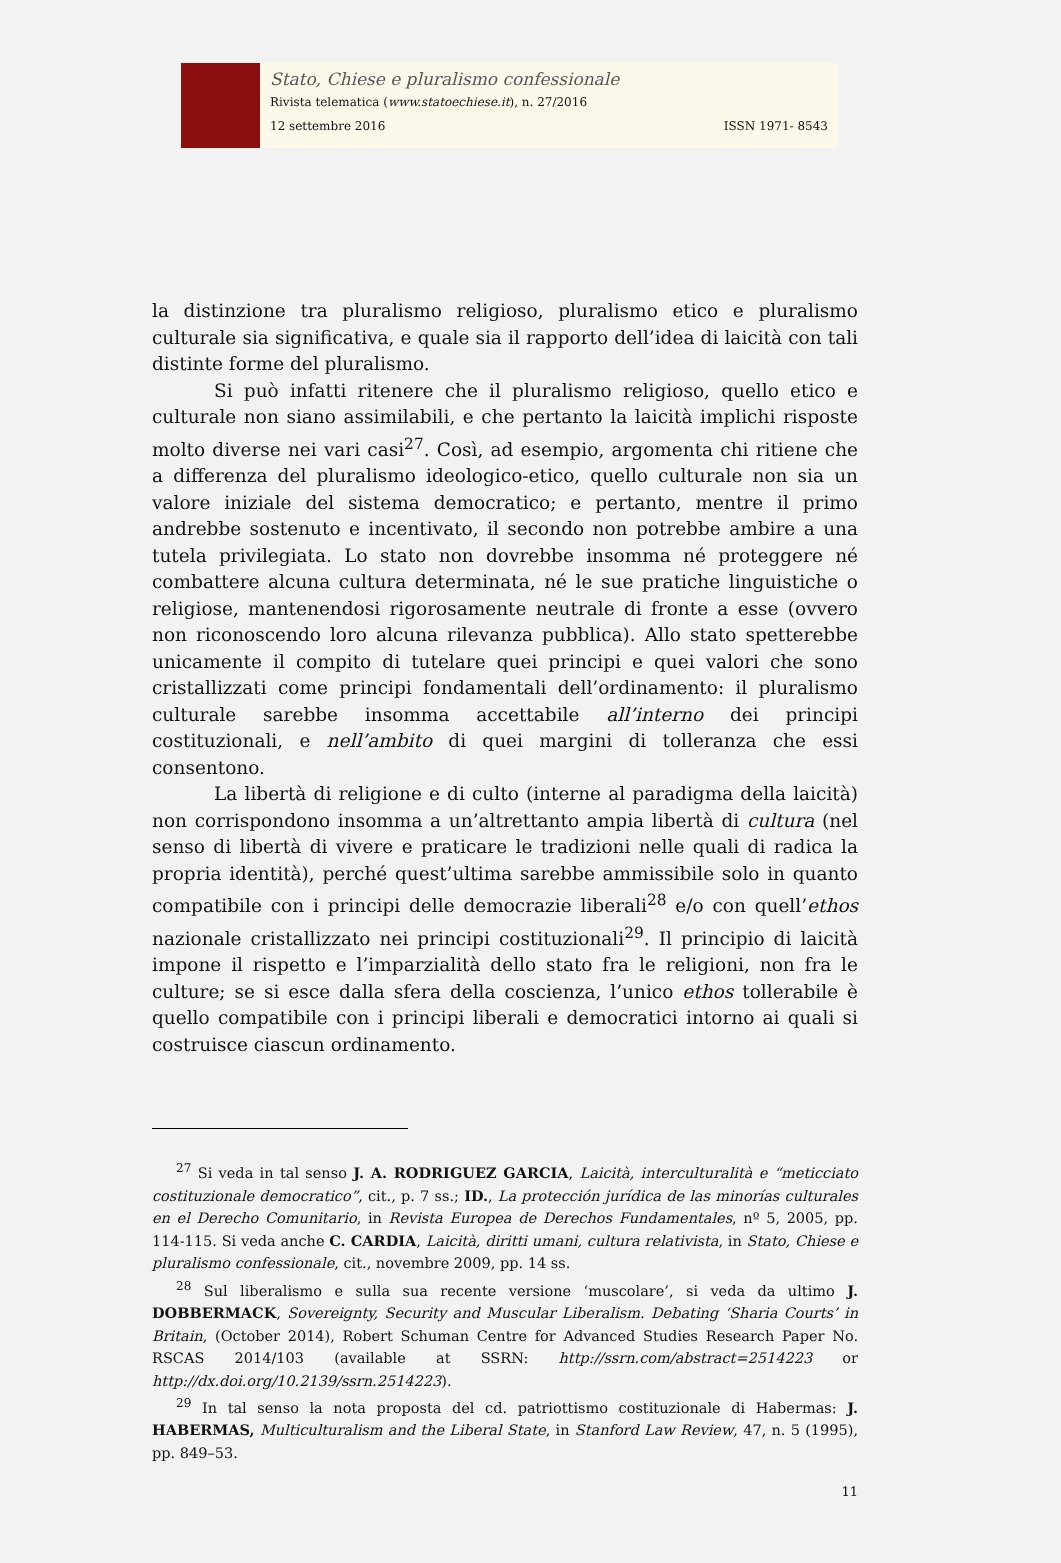Stato, Chiese e pluralismo confessionale
Rivista telematica (www.statoechiese.it), n. 27/2016
12 settembre 2016 ISSN 1971- 8543
la distinzione tra pluralismo religioso, pluralismo etico e pluralismo culturale sia significativa, e quale sia il rapporto dell’idea di laicità con tali distinte forme del pluralismo.
Si può infatti ritenere che il pluralismo religioso, quello etico e culturale non siano assimilabili, e che pertanto la laicità implichi risposte molto diverse nei vari casi<sup>27</sup>. Così, ad esempio, argomenta chi ritiene che a differenza del pluralismo ideologico-etico, quello culturale non sia un valore iniziale del sistema democratico; e pertanto, mentre il primo andrebbe sostenuto e incentivato, il secondo non potrebbe ambire a una tutela privilegiata. Lo stato non dovrebbe insomma né proteggere né combattere alcuna cultura determinata, né le sue pratiche linguistiche o religiose, mantenendosi rigorosamente neutrale di fronte a esse (ovvero non riconoscendo loro alcuna rilevanza pubblica). Allo stato spetterebbe unicamente il compito di tutelare quei principi e quei valori che sono cristallizzati come principi fondamentali dell’ordinamento: il pluralismo culturale sarebbe insomma accettabile all’interno dei principi costituzionali, e nell’ambito di quei margini di tolleranza che essi consentono.
La libertà di religione e di culto (interne al paradigma della laicità) non corrispondono insomma a un’altrettanto ampia libertà di cultura (nel senso di libertà di vivere e praticare le tradizioni nelle quali di radica la propria identità), perché quest’ultima sarebbe ammissibile solo in quanto compatibile con i principi delle democrazie liberali<sup>28</sup> e/o con quell’ethos nazionale cristallizzato nei principi costituzionali<sup>29</sup>. Il principio di laicità impone il rispetto e l’imparzialità dello stato fra le religioni, non fra le culture; se si esce dalla sfera della coscienza, l’unico ethos tollerabile è quello compatibile con i principi liberali e democratici intorno ai quali si costruisce ciascun ordinamento.
<sup>27</sup> Si veda in tal senso J. A. RODRIGUEZ GARCIA, Laicità, interculturalità e “meticciato costituzionale democratico”, cit., p. 7 ss.; ID., La protección jurídica de las minorías culturales en el Derecho Comunitario, in Revista Europea de Derechos Fundamentales, nº 5, 2005, pp. 114-115. Si veda anche C. CARDIA, Laicità, diritti umani, cultura relativista, in Stato, Chiese e pluralismo confessionale, cit., novembre 2009, pp. 14 ss.
<sup>28</sup> Sul liberalismo e sulla sua recente versione ‘muscolare’, si veda da ultimo J. DOBBERMACK, Sovereignty, Security and Muscular Liberalism. Debating ‘Sharia Courts’ in Britain, (October 2014), Robert Schuman Centre for Advanced Studies Research Paper No. RSCAS 2014/103 (available at SSRN: http://ssrn.com/abstract=2514223 or http://dx.doi.org/10.2139/ssrn.2514223).
<sup>29</sup> In tal senso la nota proposta del cd. patriottismo costituzionale di Habermas: J. HABERMAS, Multiculturalism and the Liberal State, in Stanford Law Review, 47, n. 5 (1995), pp. 849–53.
11